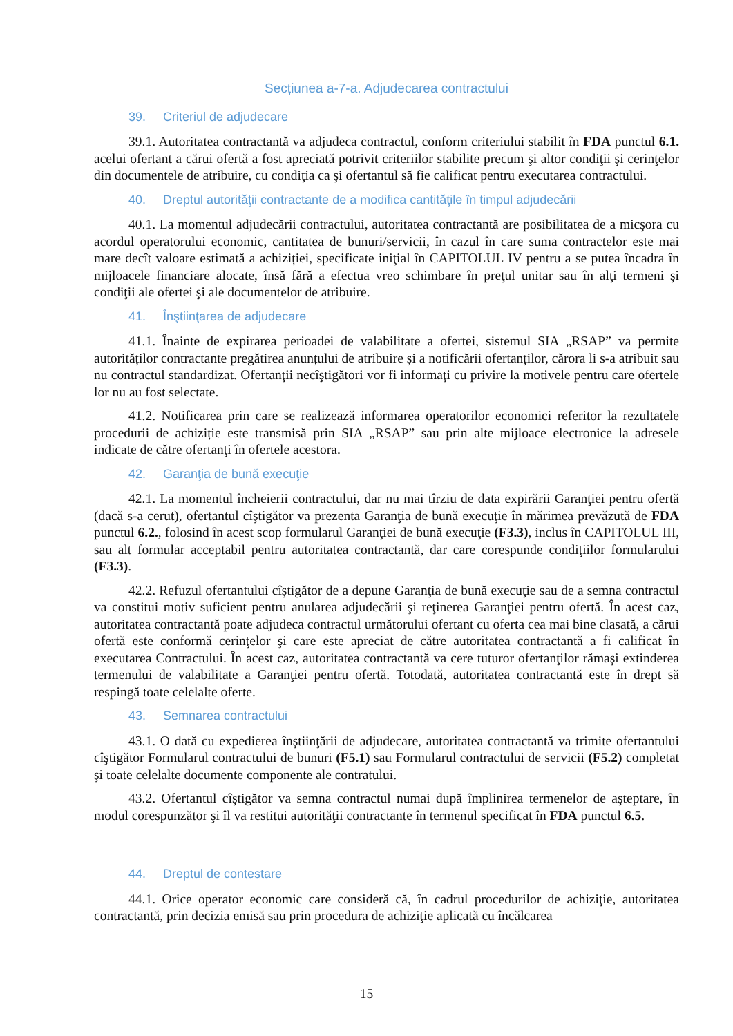Secțiunea a-7-a. Adjudecarea contractului
39. Criteriul de adjudecare
39.1. Autoritatea contractantă va adjudeca contractul, conform criteriului stabilit în FDA punctul 6.1. acelui ofertant a cărui ofertă a fost apreciată potrivit criteriilor stabilite precum şi altor condiţii şi cerinţelor din documentele de atribuire, cu condiţia ca şi ofertantul să fie calificat pentru executarea contractului.
40. Dreptul autorităţii contractante de a modifica cantităţile în timpul adjudecării
40.1. La momentul adjudecării contractului, autoritatea contractantă are posibilitatea de a micşora cu acordul operatorului economic, cantitatea de bunuri/servicii, în cazul în care suma contractelor este mai mare decît valoare estimată a achiziției, specificate iniţial în CAPITOLUL IV pentru a se putea încadra în mijloacele financiare alocate, însă fără a efectua vreo schimbare în preţul unitar sau în alţi termeni şi condiţii ale ofertei şi ale documentelor de atribuire.
41. Înştiinţarea de adjudecare
41.1. Înainte de expirarea perioadei de valabilitate a ofertei, sistemul SIA „RSAP” va permite autorităților contractante pregătirea anunțului de atribuire și a notificării ofertanților, cărora li s-a atribuit sau nu contractul standardizat. Ofertanţii necîştigători vor fi informaţi cu privire la motivele pentru care ofertele lor nu au fost selectate.
41.2. Notificarea prin care se realizează informarea operatorilor economici referitor la rezultatele procedurii de achiziție este transmisă prin SIA „RSAP” sau prin alte mijloace electronice la adresele indicate de către ofertanţi în ofertele acestora.
42. Garanţia de bună execuţie
42.1. La momentul încheierii contractului, dar nu mai tîrziu de data expirării Garanţiei pentru ofertă (dacă s-a cerut), ofertantul cîştigător va prezenta Garanţia de bună execuţie în mărimea prevăzută de FDA punctul 6.2., folosind în acest scop formularul Garanţiei de bună execuţie (F3.3), inclus în CAPITOLUL III, sau alt formular acceptabil pentru autoritatea contractantă, dar care corespunde condiţiilor formularului (F3.3).
42.2. Refuzul ofertantului cîştigător de a depune Garanţia de bună execuţie sau de a semna contractul va constitui motiv suficient pentru anularea adjudecării şi reţinerea Garanţiei pentru ofertă. În acest caz, autoritatea contractantă poate adjudeca contractul următorului ofertant cu oferta cea mai bine clasată, a cărui ofertă este conformă cerinţelor şi care este apreciat de către autoritatea contractantă a fi calificat în executarea Contractului. În acest caz, autoritatea contractantă va cere tuturor ofertanţilor rămaşi extinderea termenului de valabilitate a Garanţiei pentru ofertă. Totodată, autoritatea contractantă este în drept să respingă toate celelalte oferte.
43. Semnarea contractului
43.1. O dată cu expedierea înştiinţării de adjudecare, autoritatea contractantă va trimite ofertantului cîştigător Formularul contractului de bunuri (F5.1) sau Formularul contractului de servicii (F5.2) completat şi toate celelalte documente componente ale contratului.
43.2. Ofertantul cîştigător va semna contractul numai după împlinirea termenelor de aşteptare, în modul corespunzător şi îl va restitui autorităţii contractante în termenul specificat în FDA punctul 6.5.
44. Dreptul de contestare
44.1. Orice operator economic care consideră că, în cadrul procedurilor de achiziţie, autoritatea contractantă, prin decizia emisă sau prin procedura de achiziţie aplicată cu încălcarea
15